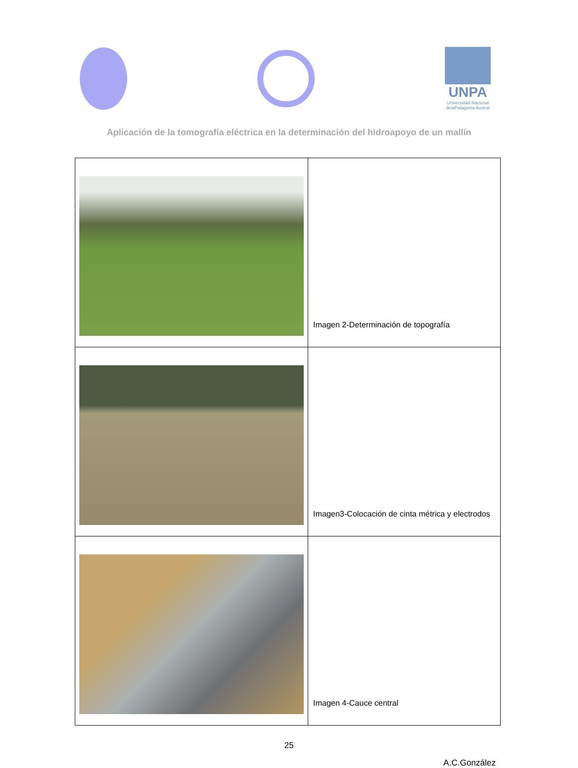UNPA
Universidad Nacional delaPatagonia Austral
Aplicación de la tomografía eléctrica en la determinación del hidroapoyo de un mallín
| | Imagen 2-Determinación de topografía |
| | Imagen3-Colocación de cinta métrica y electrodos |
| | Imagen 4-Cauce central |
25
A.C.González